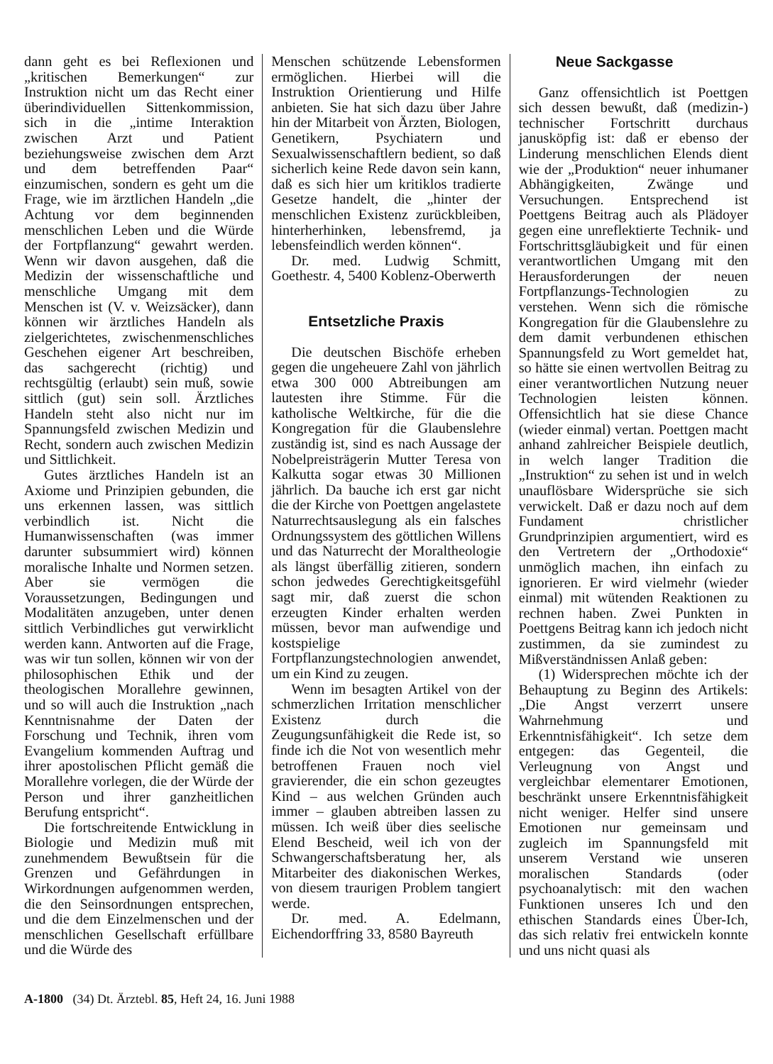dann geht es bei Reflexionen und „kritischen Bemerkungen“ zur Instruktion nicht um das Recht einer überindividuellen Sittenkommission, sich in die „intime Interaktion zwischen Arzt und Patient beziehungsweise zwischen dem Arzt und dem betreffenden Paar“ einzumischen, sondern es geht um die Frage, wie im ärztlichen Handeln „die Achtung vor dem beginnenden menschlichen Leben und die Würde der Fortpflanzung“ gewahrt werden. Wenn wir davon ausgehen, daß die Medizin der wissenschaftliche und menschliche Umgang mit dem Menschen ist (V. v. Weizsäcker), dann können wir ärztliches Handeln als zielgerichtetes, zwischenmenschliches Geschehen eigener Art beschreiben, das sachgerecht (richtig) und rechtsgültig (erlaubt) sein muß, sowie sittlich (gut) sein soll. Ärztliches Handeln steht also nicht nur im Spannungsfeld zwischen Medizin und Recht, sondern auch zwischen Medizin und Sittlichkeit.
Gutes ärztliches Handeln ist an Axiome und Prinzipien gebunden, die uns erkennen lassen, was sittlich verbindlich ist. Nicht die Humanwissenschaften (was immer darunter subsummiert wird) können moralische Inhalte und Normen setzen. Aber sie vermögen die Voraussetzungen, Bedingungen und Modalitäten anzugeben, unter denen sittlich Verbindliches gut verwirklicht werden kann. Antworten auf die Frage, was wir tun sollen, können wir von der philosophischen Ethik und der theologischen Morallehre gewinnen, und so will auch die Instruktion „nach Kenntnisnahme der Daten der Forschung und Technik, ihren vom Evangelium kommenden Auftrag und ihrer apostolischen Pflicht gemäß die Morallehre vorlegen, die der Würde der Person und ihrer ganzheitlichen Berufung entspricht“.
Die fortschreitende Entwicklung in Biologie und Medizin muß mit zunehmendem Bewußtsein für die Grenzen und Gefährdungen in Wirkordnungen aufgenommen werden, die den Seinsordnungen entsprechen, und die dem Einzelmenschen und der menschlichen Gesellschaft erfüllbare und die Würde des
Menschen schützende Lebensformen ermöglichen. Hierbei will die Instruktion Orientierung und Hilfe anbieten. Sie hat sich dazu über Jahre hin der Mitarbeit von Ärzten, Biologen, Genetikern, Psychiatern und Sexualwissenschaftlern bedient, so daß sicherlich keine Rede davon sein kann, daß es sich hier um kritiklos tradierte Gesetze handelt, die „hinter der menschlichen Existenz zurückbleiben, hinterherhinken, lebensfremd, ja lebensfeindlich werden können“.
Dr. med. Ludwig Schmitt, Goethestr. 4, 5400 Koblenz-Oberwerth
Entsetzliche Praxis
Die deutschen Bischöfe erheben gegen die ungeheuere Zahl von jährlich etwa 300 000 Abtreibungen am lautesten ihre Stimme. Für die katholische Weltkirche, für die die Kongregation für die Glaubenslehre zuständig ist, sind es nach Aussage der Nobelpreisträgerin Mutter Teresa von Kalkutta sogar etwas 30 Millionen jährlich. Da bauche ich erst gar nicht die der Kirche von Poettgen angelastete Naturrechtsauslegung als ein falsches Ordnungssystem des göttlichen Willens und das Naturrecht der Moraltheologie als längst überfällig zitieren, sondern schon jedwedes Gerechtigkeitsgefühl sagt mir, daß zuerst die schon erzeugten Kinder erhalten werden müssen, bevor man aufwendige und kostspielige Fortpflanzungstechnologien anwendet, um ein Kind zu zeugen.
Wenn im besagten Artikel von der schmerzlichen Irritation menschlicher Existenz durch die Zeugungsunfähigkeit die Rede ist, so finde ich die Not von wesentlich mehr betroffenen Frauen noch viel gravierender, die ein schon gezeugtes Kind – aus welchen Gründen auch immer – glauben abtreiben lassen zu müssen. Ich weiß über dies seelische Elend Bescheid, weil ich von der Schwangerschaftsberatung her, als Mitarbeiter des diakonischen Werkes, von diesem traurigen Problem tangiert werde.
Dr. med. A. Edelmann, Eichendorffring 33, 8580 Bayreuth
Neue Sackgasse
Ganz offensichtlich ist Poettgen sich dessen bewußt, daß (medizin-) technischer Fortschritt durchaus janusköpfig ist: daß er ebenso der Linderung menschlichen Elends dient wie der „Produktion“ neuer inhumaner Abhängigkeiten, Zwänge und Versuchungen. Entsprechend ist Poettgens Beitrag auch als Plädoyer gegen eine unreflektierte Technik- und Fortschrittsgläubigkeit und für einen verantwortlichen Umgang mit den Herausforderungen der neuen Fortpflanzungs-Technologien zu verstehen. Wenn sich die römische Kongregation für die Glaubenslehre zu dem damit verbundenen ethischen Spannungsfeld zu Wort gemeldet hat, so hätte sie einen wertvollen Beitrag zu einer verantwortlichen Nutzung neuer Technologien leisten können. Offensichtlich hat sie diese Chance (wieder einmal) vertan. Poettgen macht anhand zahlreicher Beispiele deutlich, in welch langer Tradition die „Instruktion“ zu sehen ist und in welch unauflösbare Widersprüche sie sich verwickelt. Daß er dazu noch auf dem Fundament christlicher Grundprinzipien argumentiert, wird es den Vertretern der „Orthodoxie“ unmöglich machen, ihn einfach zu ignorieren. Er wird vielmehr (wieder einmal) mit wütenden Reaktionen zu rechnen haben. Zwei Punkten in Poettgens Beitrag kann ich jedoch nicht zustimmen, da sie zumindest zu Mißverständnissen Anlaß geben:
(1) Widersprechen möchte ich der Behauptung zu Beginn des Artikels: „Die Angst verzerrt unsere Wahrnehmung und Erkenntnisfähigkeit“. Ich setze dem entgegen: das Gegenteil, die Verleugnung von Angst und vergleichbar elementarer Emotionen, beschränkt unsere Erkenntnisfähigkeit nicht weniger. Helfer sind unsere Emotionen nur gemeinsam und zugleich im Spannungsfeld mit unserem Verstand wie unseren moralischen Standards (oder psychoanalytisch: mit den wachen Funktionen unseres Ich und den ethischen Standards eines Über-Ich, das sich relativ frei entwickeln konnte und uns nicht quasi als
A-1800 (34) Dt. Ärztebl. 85, Heft 24, 16. Juni 1988